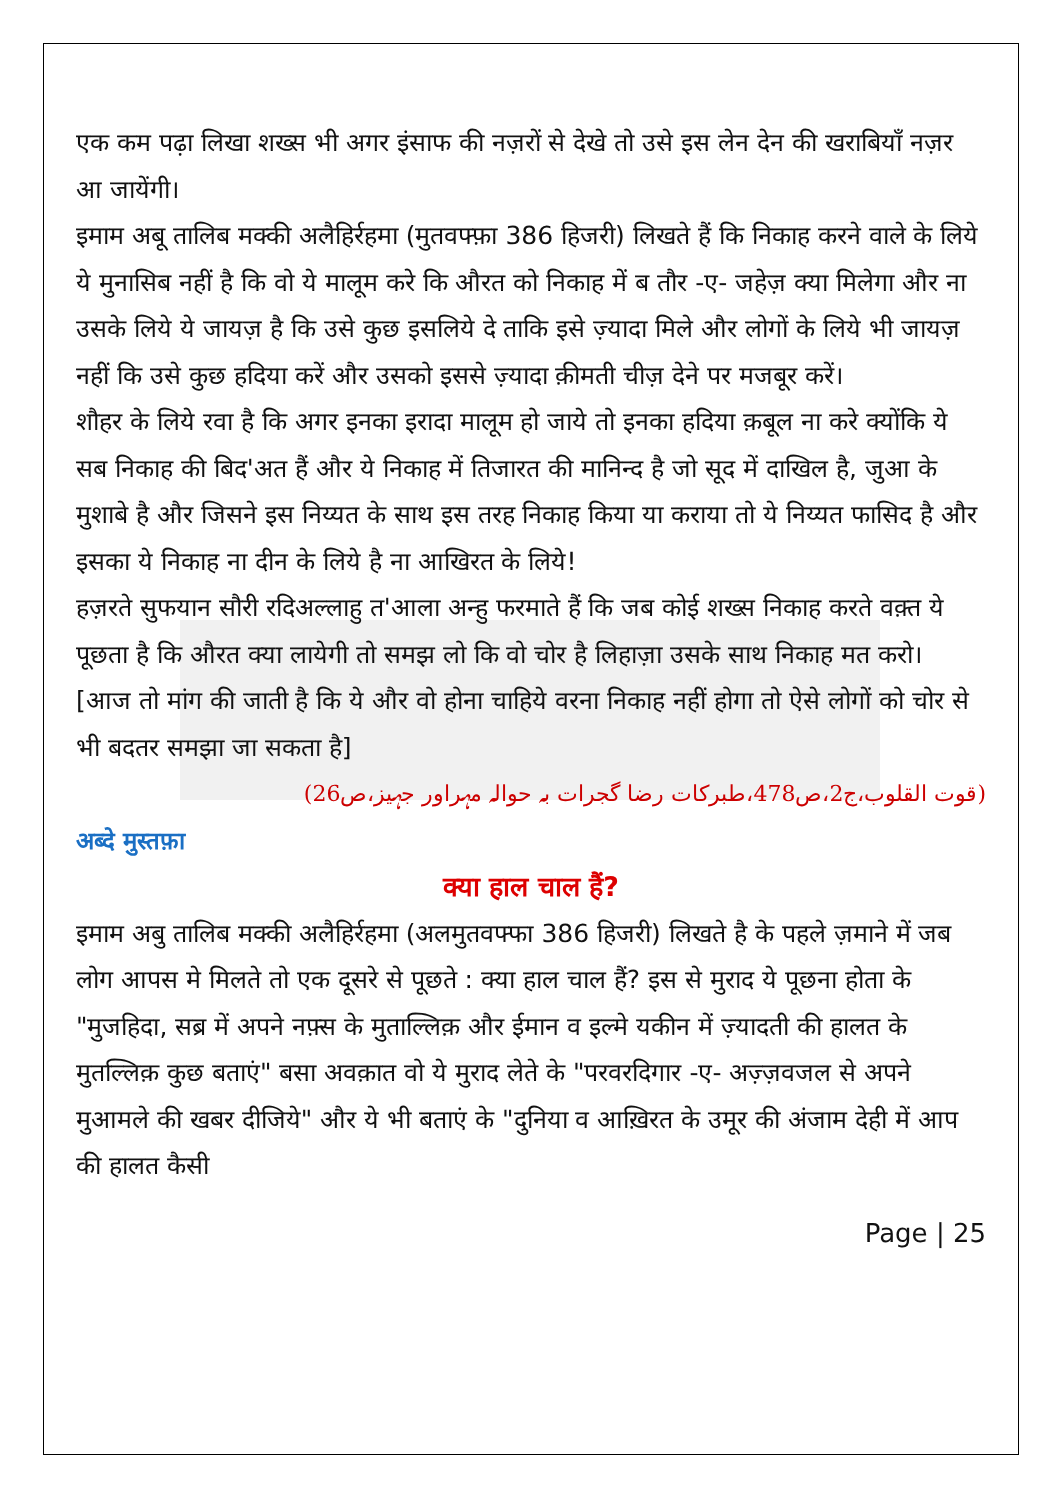एक कम पढ़ा लिखा शख्स भी अगर इंसाफ की नज़रों से देखे तो उसे इस लेन देन की खराबियाँ नज़र आ जायेंगी।
इमाम अबू तालिब मक्की अलैहिर्रहमा (मुतवफ्फ़ा 386 हिजरी) लिखते हैं कि निकाह करने वाले के लिये ये मुनासिब नहीं है कि वो ये मालूम करे कि औरत को निकाह में ब तौर -ए- जहेज़ क्या मिलेगा और ना उसके लिये ये जायज़ है कि उसे कुछ इसलिये दे ताकि इसे ज़्यादा मिले और लोगों के लिये भी जायज़ नहीं कि उसे कुछ हदिया करें और उसको इससे ज़्यादा क़ीमती चीज़ देने पर मजबूर करें।
शौहर के लिये रवा है कि अगर इनका इरादा मालूम हो जाये तो इनका हदिया क़बूल ना करे क्योंकि ये सब निकाह की बिद'अत हैं और ये निकाह में तिजारत की मानिन्द है जो सूद में दाखिल है, जुआ के मुशाबे है और जिसने इस निय्यत के साथ इस तरह निकाह किया या कराया तो ये निय्यत फासिद है और इसका ये निकाह ना दीन के लिये है ना आखिरत के लिये!
हज़रते सुफयान सौरी रदिअल्लाहु त'आला अन्हु फरमाते हैं कि जब कोई शख्स निकाह करते वक़्त ये पूछता है कि औरत क्या लायेगी तो समझ लो कि वो चोर है लिहाज़ा उसके साथ निकाह मत करो।
[आज तो मांग की जाती है कि ये और वो होना चाहिये वरना निकाह नहीं होगा तो ऐसे लोगों को चोर से भी बदतर समझा जा सकता है]
(قوت القلوب،ج2،ص478،طبرکات رضا گجرات بہ حوالہ مہراور جہیز،ص26)
अब्दे मुस्तफ़ा
क्या हाल चाल हैं?
इमाम अबु तालिब मक्की अलैहिर्रहमा (अलमुतवफ्फा 386 हिजरी) लिखते है के पहले ज़माने में जब लोग आपस मे मिलते तो एक दूसरे से पूछते : क्या हाल चाल हैं? इस से मुराद ये पूछना होता के "मुजहिदा, सब्र में अपने नफ़्स के मुताल्लिक़ और ईमान व इल्मे यकीन में ज़्यादती की हालत के मुतल्लिक़ कुछ बताएं" बसा अवक़ात वो ये मुराद लेते के "परवरदिगार -ए- अज़्ज़वजल से अपने मुआमले की खबर दीजिये" और ये भी बताएं के "दुनिया व आख़िरत के उमूर की अंजाम देही में आप की हालत कैसी
Page | 25